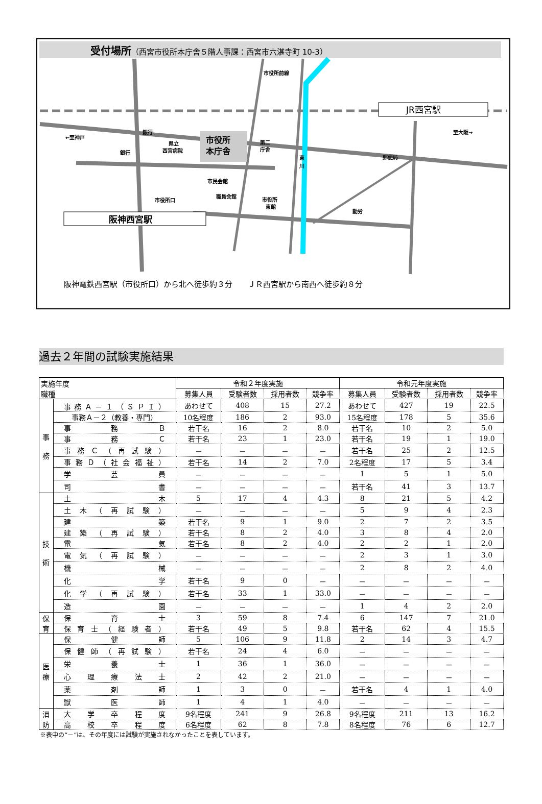受付場所（西宮市役所本庁舎５階人事課：西宮市六湛寺町 10-3）
市役所
本庁舎
JR西宮駅
阪神西宮駅
←至神戸
至大阪→
銀行
銀行
県立
西宮病院
第二
庁舎
市民会館
市役所口
職員会館
市役所
東館
勤労
郵便局
東
川
市役所前線
阪神電鉄西宮駅（市役所口）から北へ徒歩約３分　　ＪＲ西宮駅から南西へ徒歩約８分
過去２年間の試験実施結果
| 実施年度 職種 | | 令和２年度実施 | | | | 令和元年度実施 | | | |
| --- | --- | --- | --- | --- | --- | --- | --- | --- | --- |
| | | 募集人員 | 受験者数 | 採用者数 | 競争率 | 募集人員 | 受験者数 | 採用者数 | 競争率 |
| 事 務 | 事務Ａ－１（ＳＰＩ） | あわせて | 408 | 15 | 27.2 | あわせて | 427 | 19 | 22.5 |
| | 事務Ａ－２（教養・専門） | 10名程度 | 186 | 2 | 93.0 | 15名程度 | 178 | 5 | 35.6 |
| | 事務Ｂ | 若干名 | 16 | 2 | 8.0 | 若干名 | 10 | 2 | 5.0 |
| | 事務Ｃ | 若干名 | 23 | 1 | 23.0 | 若干名 | 19 | 1 | 19.0 |
| | 事務Ｃ（再試験） | － | － | － | － | 若干名 | 25 | 2 | 12.5 |
| | 事務Ｄ（社会福祉） | 若干名 | 14 | 2 | 7.0 | 2名程度 | 17 | 5 | 3.4 |
| | 学芸員 | － | － | － | － | 1 | 5 | 1 | 5.0 |
| | 司書 | － | － | － | － | 若干名 | 41 | 3 | 13.7 |
| 技 術 | 土木 | 5 | 17 | 4 | 4.3 | 8 | 21 | 5 | 4.2 |
| | 土木（再試験） | － | － | － | － | 5 | 9 | 4 | 2.3 |
| | 建築 | 若干名 | 9 | 1 | 9.0 | 2 | 7 | 2 | 3.5 |
| | 建築（再試験） | 若干名 | 8 | 2 | 4.0 | 3 | 8 | 4 | 2.0 |
| | 電気 | 若干名 | 8 | 2 | 4.0 | 2 | 2 | 1 | 2.0 |
| | 電気（再試験） | － | － | － | － | 2 | 3 | 1 | 3.0 |
| | 機械 | － | － | － | － | 2 | 8 | 2 | 4.0 |
| | 化学 | 若干名 | 9 | 0 | － | － | － | － | － |
| | 化学（再試験） | 若干名 | 33 | 1 | 33.0 | － | － | － | － |
| | 造園 | － | － | － | － | 1 | 4 | 2 | 2.0 |
| 保 育 | 保育士 | 3 | 59 | 8 | 7.4 | 6 | 147 | 7 | 21.0 |
| | 保育士（経験者） | 若干名 | 49 | 5 | 9.8 | 若干名 | 62 | 4 | 15.5 |
| 医 療 | 保健師 | 5 | 106 | 9 | 11.8 | 2 | 14 | 3 | 4.7 |
| | 保健師（再試験） | 若干名 | 24 | 4 | 6.0 | － | － | － | － |
| | 栄養士 | 1 | 36 | 1 | 36.0 | － | － | － | － |
| | 心理療法士 | 2 | 42 | 2 | 21.0 | － | － | － | － |
| | 薬剤師 | 1 | 3 | 0 | － | 若干名 | 4 | 1 | 4.0 |
| | 獣医師 | 1 | 4 | 1 | 4.0 | － | － | － | － |
| 消 防 | 大学卒程度 | 9名程度 | 241 | 9 | 26.8 | 9名程度 | 211 | 13 | 16.2 |
| | 高校卒程度 | 6名程度 | 62 | 8 | 7.8 | 8名程度 | 76 | 6 | 12.7 |
※表中の“－”は、その年度には試験が実施されなかったことを表しています。